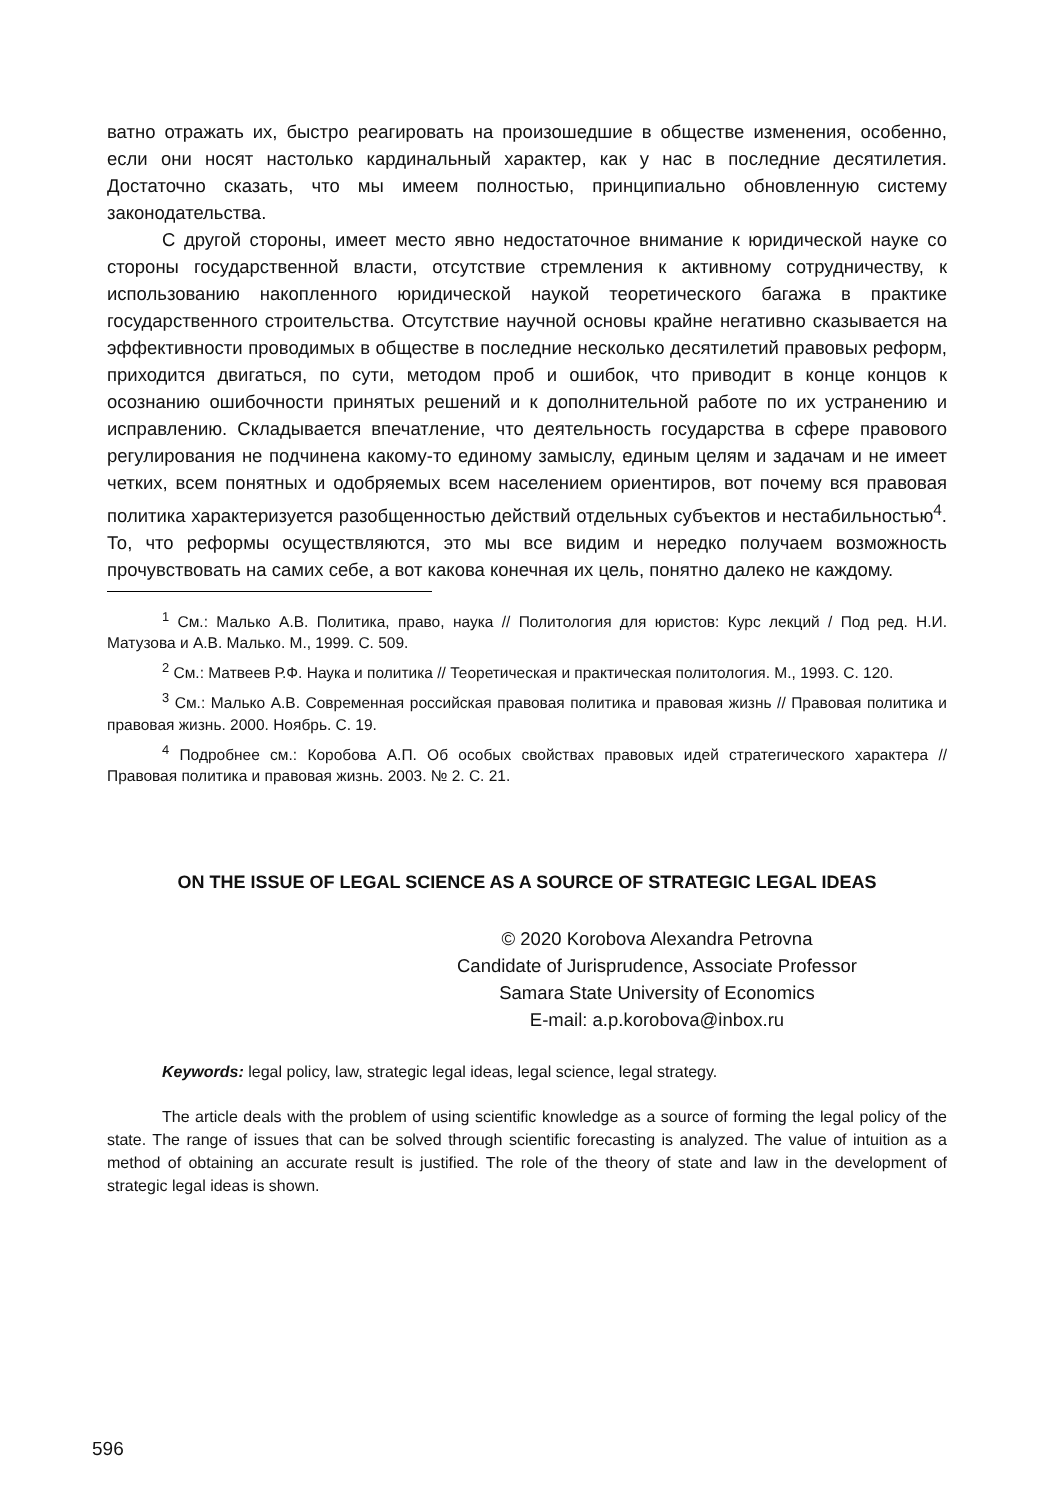ватно отражать их, быстро реагировать на произошедшие в обществе изменения, особенно, если они носят настолько кардинальный характер, как у нас в последние десятилетия. Достаточно сказать, что мы имеем полностью, принципиально обновленную систему законодательства.
С другой стороны, имеет место явно недостаточное внимание к юридической науке со стороны государственной власти, отсутствие стремления к активному сотрудничеству, к использованию накопленного юридической наукой теоретического багажа в практике государственного строительства. Отсутствие научной основы крайне негативно сказывается на эффективности проводимых в обществе в последние несколько десятилетий правовых реформ, приходится двигаться, по сути, методом проб и ошибок, что приводит в конце концов к осознанию ошибочности принятых решений и к дополнительной работе по их устранению и исправлению. Складывается впечатление, что деятельность государства в сфере правового регулирования не подчинена какому-то единому замыслу, единым целям и задачам и не имеет четких, всем понятных и одобряемых всем населением ориентиров, вот почему вся правовая политика характеризуется разобщенностью действий отдельных субъектов и нестабильностью<sup>4</sup>. То, что реформы осуществляются, это мы все видим и нередко получаем возможность прочувствовать на самих себе, а вот какова конечная их цель, понятно далеко не каждому.
<sup>1</sup> См.: Малько А.В. Политика, право, наука // Политология для юристов: Курс лекций / Под ред. Н.И. Матузова и А.В. Малько. М., 1999. С. 509.
<sup>2</sup> См.: Матвеев Р.Ф. Наука и политика // Теоретическая и практическая политология. М., 1993. С. 120.
<sup>3</sup> См.: Малько А.В. Современная российская правовая политика и правовая жизнь // Правовая политика и правовая жизнь. 2000. Ноябрь. С. 19.
<sup>4</sup> Подробнее см.: Коробова А.П. Об особых свойствах правовых идей стратегического характера // Правовая политика и правовая жизнь. 2003. № 2. С. 21.
ON THE ISSUE OF LEGAL SCIENCE AS A SOURCE OF STRATEGIC LEGAL IDEAS
© 2020 Korobova Alexandra Petrovna
Candidate of Jurisprudence, Associate Professor
Samara State University of Economics
E-mail: a.p.korobova@inbox.ru
Keywords: legal policy, law, strategic legal ideas, legal science, legal strategy.
The article deals with the problem of using scientific knowledge as a source of forming the legal policy of the state. The range of issues that can be solved through scientific forecasting is analyzed. The value of intuition as a method of obtaining an accurate result is justified. The role of the theory of state and law in the development of strategic legal ideas is shown.
596